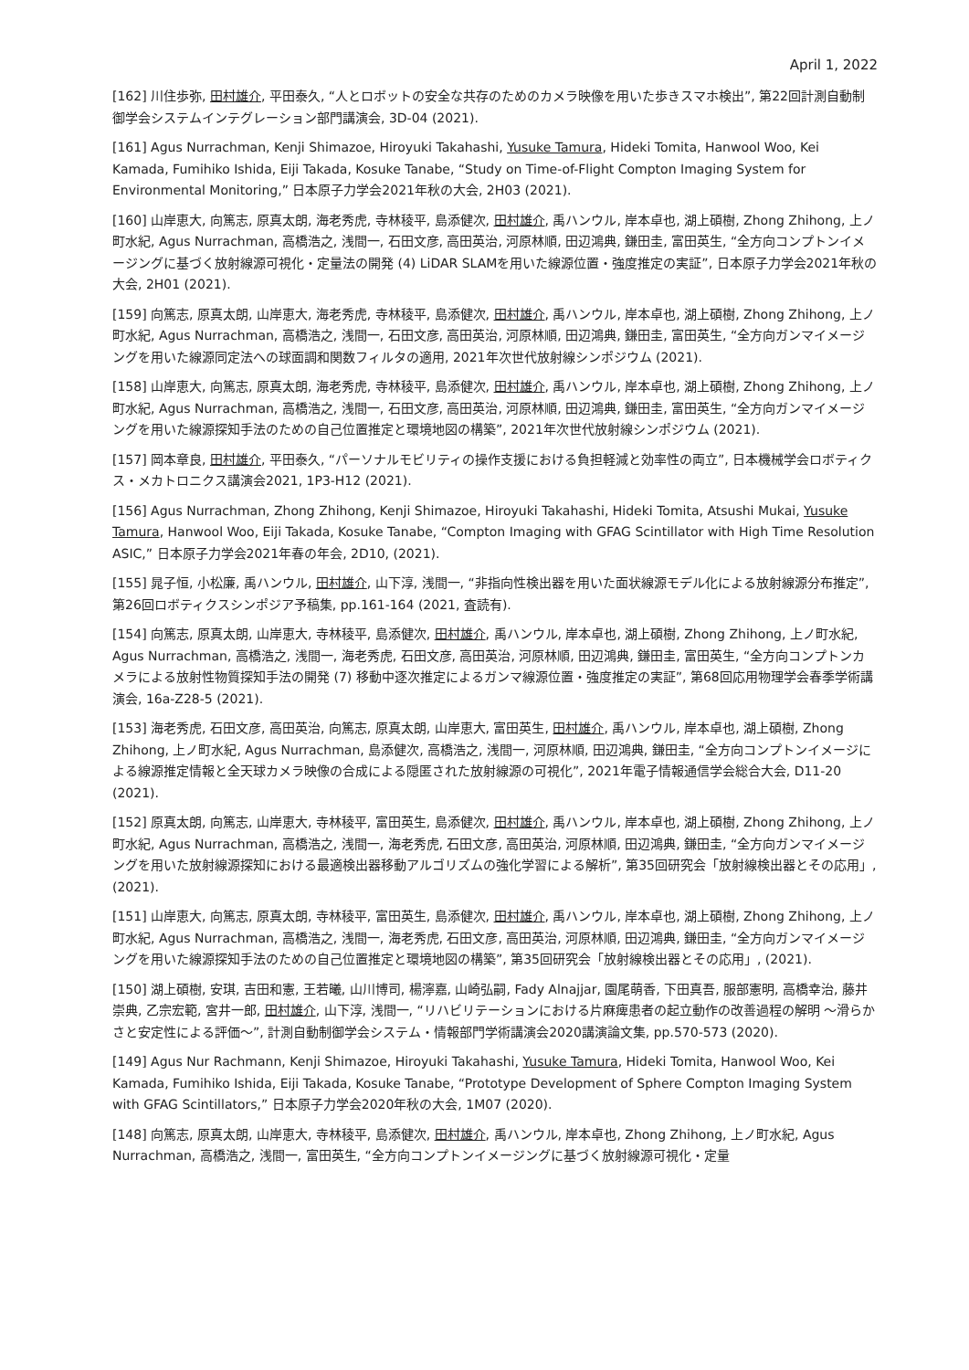April 1, 2022
[162] 川住歩弥, 田村雄介, 平田泰久, “人とロボットの安全な共存のためのカメラ映像を用いた歩きスマホ検出”, 第22回計測自動制御学会システムインテグレーション部門講演会, 3D-04 (2021).
[161] Agus Nurrachman, Kenji Shimazoe, Hiroyuki Takahashi, Yusuke Tamura, Hideki Tomita, Hanwool Woo, Kei Kamada, Fumihiko Ishida, Eiji Takada, Kosuke Tanabe, “Study on Time-of-Flight Compton Imaging System for Environmental Monitoring,” 日本原子力学会2021年秋の大会, 2H03 (2021).
[160] 山岸恵大, 向篤志, 原真太朗, 海老秀虎, 寺林稜平, 島添健次, 田村雄介, 禹ハンウル, 岸本卓也, 湖上碩樹, Zhong Zhihong, 上ノ町水紀, Agus Nurrachman, 高橋浩之, 浅間一, 石田文彦, 高田英治, 河原林順, 田辺鴻典, 鎌田圭, 富田英生, “全方向コンプトンイメージングに基づく放射線源可視化・定量法の開発 (4) LiDAR SLAMを用いた線源位置・強度推定の実証”, 日本原子力学会2021年秋の大会, 2H01 (2021).
[159] 向篤志, 原真太朗, 山岸恵大, 海老秀虎, 寺林稜平, 島添健次, 田村雄介, 禹ハンウル, 岸本卓也, 湖上碩樹, Zhong Zhihong, 上ノ町水紀, Agus Nurrachman, 高橋浩之, 浅間一, 石田文彦, 高田英治, 河原林順, 田辺鴻典, 鎌田圭, 富田英生, “全方向ガンマイメージングを用いた線源同定法への球面調和関数フィルタの適用, 2021年次世代放射線シンポジウム (2021).
[158] 山岸恵大, 向篤志, 原真太朗, 海老秀虎, 寺林稜平, 島添健次, 田村雄介, 禹ハンウル, 岸本卓也, 湖上碩樹, Zhong Zhihong, 上ノ町水紀, Agus Nurrachman, 高橋浩之, 浅間一, 石田文彦, 高田英治, 河原林順, 田辺鴻典, 鎌田圭, 富田英生, “全方向ガンマイメージングを用いた線源探知手法のための自己位置推定と環境地図の構築”, 2021年次世代放射線シンポジウム (2021).
[157] 岡本章良, 田村雄介, 平田泰久, “パーソナルモビリティの操作支援における負担軽減と効率性の両立”, 日本機械学会ロボティクス・メカトロニクス講演会2021, 1P3-H12 (2021).
[156] Agus Nurrachman, Zhong Zhihong, Kenji Shimazoe, Hiroyuki Takahashi, Hideki Tomita, Atsushi Mukai, Yusuke Tamura, Hanwool Woo, Eiji Takada, Kosuke Tanabe, “Compton Imaging with GFAG Scintillator with High Time Resolution ASIC,” 日本原子力学会2021年春の年会, 2D10, (2021).
[155] 晁子恒, 小松廉, 禹ハンウル, 田村雄介, 山下淳, 浅間一, “非指向性検出器を用いた面状線源モデル化による放射線源分布推定”, 第26回ロボティクスシンポジア予稿集, pp.161-164 (2021, 査読有).
[154] 向篤志, 原真太朗, 山岸恵大, 寺林稜平, 島添健次, 田村雄介, 禹ハンウル, 岸本卓也, 湖上碩樹, Zhong Zhihong, 上ノ町水紀, Agus Nurrachman, 高橋浩之, 浅間一, 海老秀虎, 石田文彦, 高田英治, 河原林順, 田辺鴻典, 鎌田圭, 富田英生, “全方向コンプトンカメラによる放射性物質探知手法の開発 (7) 移動中逐次推定によるガンマ線源位置・強度推定の実証”, 第68回応用物理学会春季学術講演会, 16a-Z28-5 (2021).
[153] 海老秀虎, 石田文彦, 高田英治, 向篤志, 原真太朗, 山岸恵大, 富田英生, 田村雄介, 禹ハンウル, 岸本卓也, 湖上碩樹, Zhong Zhihong, 上ノ町水紀, Agus Nurrachman, 島添健次, 高橋浩之, 浅間一, 河原林順, 田辺鴻典, 鎌田圭, “全方向コンプトンイメージによる線源推定情報と全天球カメラ映像の合成による隠匿された放射線源の可視化”, 2021年電子情報通信学会総合大会, D11-20 (2021).
[152] 原真太朗, 向篤志, 山岸恵大, 寺林稜平, 富田英生, 島添健次, 田村雄介, 禹ハンウル, 岸本卓也, 湖上碩樹, Zhong Zhihong, 上ノ町水紀, Agus Nurrachman, 高橋浩之, 浅間一, 海老秀虎, 石田文彦, 高田英治, 河原林順, 田辺鴻典, 鎌田圭, “全方向ガンマイメージングを用いた放射線源探知における最適検出器移動アルゴリズムの強化学習による解析”, 第35回研究会「放射線検出器とその応用」, (2021).
[151] 山岸恵大, 向篤志, 原真太朗, 寺林稜平, 富田英生, 島添健次, 田村雄介, 禹ハンウル, 岸本卓也, 湖上碩樹, Zhong Zhihong, 上ノ町水紀, Agus Nurrachman, 高橋浩之, 浅間一, 海老秀虎, 石田文彦, 高田英治, 河原林順, 田辺鴻典, 鎌田圭, “全方向ガンマイメージングを用いた線源探知手法のための自己位置推定と環境地図の構築”, 第35回研究会「放射線検出器とその応用」, (2021).
[150] 湖上碩樹, 安琪, 吉田和憲, 王若曦, 山川博司, 楊濘嘉, 山崎弘嗣, Fady Alnajjar, 園尾萌香, 下田真吾, 服部憲明, 高橋幸治, 藤井崇典, 乙宗宏範, 宮井一郎, 田村雄介, 山下淳, 浅間一, “リハビリテーションにおける片麻痺患者の起立動作の改善過程の解明 〜滑らかさと安定性による評価〜”, 計測自動制御学会システム・情報部門学術講演会2020講演論文集, pp.570-573 (2020).
[149] Agus Nur Rachmann, Kenji Shimazoe, Hiroyuki Takahashi, Yusuke Tamura, Hideki Tomita, Hanwool Woo, Kei Kamada, Fumihiko Ishida, Eiji Takada, Kosuke Tanabe, “Prototype Development of Sphere Compton Imaging System with GFAG Scintillators,” 日本原子力学会2020年秋の大会, 1M07 (2020).
[148] 向篤志, 原真太朗, 山岸恵大, 寺林稜平, 島添健次, 田村雄介, 禹ハンウル, 岸本卓也, Zhong Zhihong, 上ノ町水紀, Agus Nurrachman, 高橋浩之, 浅間一, 富田英生, “全方向コンプトンイメージングに基づく放射線源可視化・定量